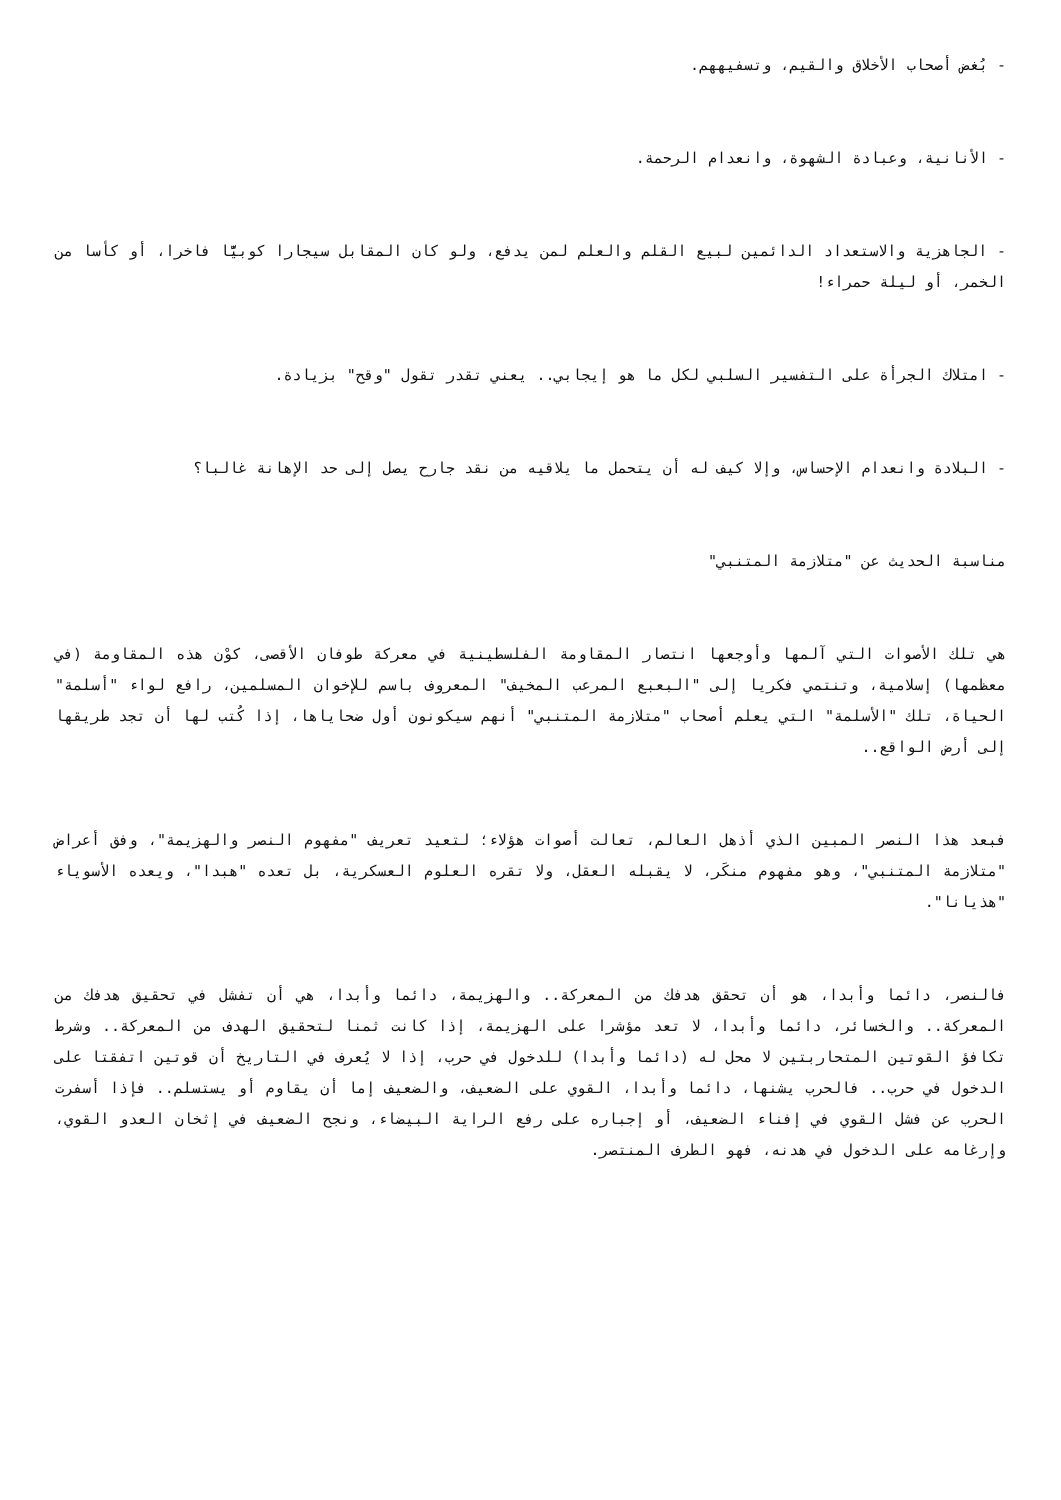- بُغض أصحاب الأخلاق والقيم، وتسفيههم.
- الأنانية، وعبادة الشهوة، وانعدام الرحمة.
- الجاهزية والاستعداد الدائمين لبيع القلم والعلم لمن يدفع، ولو كان المقابل سيجارا كوبيًّا فاخرا، أو كأسا من الخمر، أو ليلة حمراء!
- امتلاك الجرأة على التفسير السلبي لكل ما هو إيجابي.. يعني تقدر تقول "وقح" بزيادة.
- البلادة وانعدام الإحساس، وإلا كيف له أن يتحمل ما يلاقيه من نقد جارح يصل إلى حد الإهانة غالبا؟
مناسبة الحديث عن "متلازمة المتنبي"
هي تلك الأصوات التي آلمها وأوجعها انتصار المقاومة الفلسطينية في معركة طوفان الأقصى، كوْن هذه المقاومة (في معظمها) إسلامية، وتنتمي فكريا إلى "البعبع المرعب المخيف" المعروف باسم للإخوان المسلمين، رافع لواء "أسلمة" الحياة، تلك "الأسلمة" التي يعلم أصحاب "متلازمة المتنبي" أنهم سيكونون أول ضحاياها، إذا كُتب لها أن تجد طريقها إلى أرض الواقع..
فبعد هذا النصر المبين الذي أذهل العالم، تعالت أصوات هؤلاء؛ لتعيد تعريف "مفهوم النصر والهزيمة"، وفق أعراض "متلازمة المتنبي"، وهو مفهوم منكَر، لا يقبله العقل، ولا تقره العلوم العسكرية، بل تعده "هبدا"، ويعده الأسوياء "هذيانا".
فالنصر، دائما وأبدا، هو أن تحقق هدفك من المعركة.. والهزيمة، دائما وأبدا، هي أن تفشل في تحقيق هدفك من المعركة.. والخسائر، دائما وأبدا، لا تعد مؤشرا على الهزيمة، إذا كانت ثمنا لتحقيق الهدف من المعركة.. وشرط تكافؤ القوتين المتحاربتين لا محل له (دائما وأبدا) للدخول في حرب، إذا لا يُعرف في التاريخ أن قوتين اتفقتا على الدخول في حرب.. فالحرب يشنها، دائما وأبدا، القوي على الضعيف، والضعيف إما أن يقاوم أو يستسلم.. فإذا أسفرت الحرب عن فشل القوي في إفناء الضعيف، أو إجباره على رفع الراية البيضاء، ونجح الضعيف في إثخان العدو القوي، وإرغامه على الدخول في هدنه، فهو الطرف المنتصر.